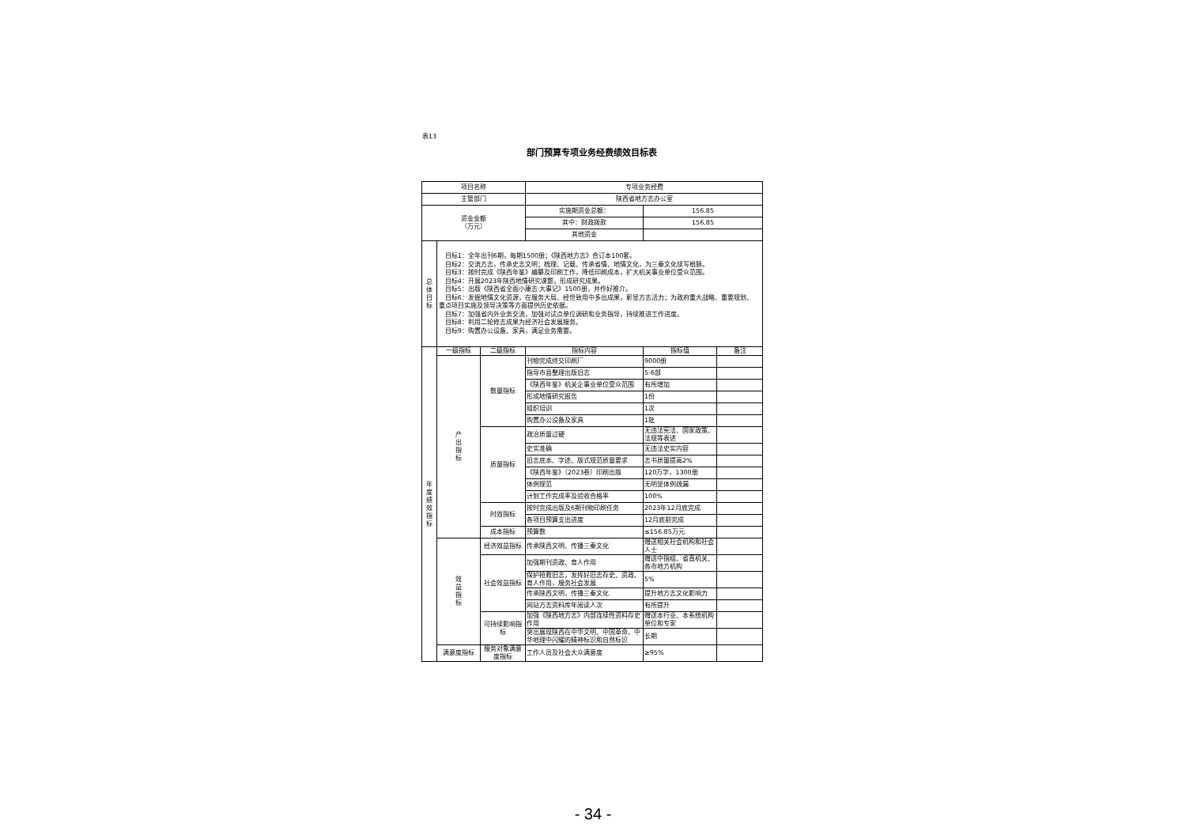表13
部门预算专项业务经费绩效目标表
| 项目名称 | | | 专项业务经费 | | |
| 主管部门 | | | 陕西省地方志办公室 | | |
| 资金金额 （万元） | | | 实施期资金总额： | 156.85 | |
| | | | 其中：财政拨款 | 156.85 | |
| | | | 其他资金 | | |
| 总 体 目 标 | 目标1：全年出刊6期，每期1500册；《陕西地方志》合订本100套。 目标2：交流方志，传承史志文明；梳理、记载、传承省情、地情文化，为三秦文化续写根脉。 目标3：按时完成《陕西年鉴》编纂及印刷工作，降低印刷成本，扩大机关事业单位受众范围。 目标4：开展2023年陕西地情研究课题，形成研究成果。 目标5：出版《陕西省全面小康志·大事记》1500册，并作好推介。 目标6：发掘地情文化资源，在服务大局、经世致用中多出成果，彰显方志活力；为政府重大战略、重要规划、重点项目实施及领导决策等方面提供历史依据。 目标7：加强省内外业务交流，加强对试点单位调研和业务指导，持续推进工作进度。 目标8：利用二轮修志成果为经济社会发展服务。 目标9：购置办公设备、家具，满足业务需要。 | | | | |
| 年 度 绩 效 指 标 | 一级指标 | 二级指标 | 指标内容 | 指标值 | 备注 |
| | 产 出 指 标 | 数量指标 | 刊物完成终交印刷厂 | 9000册 | |
| | | | 指导市县整理出版旧志 | 5-6部 | |
| | | | 《陕西年鉴》机关企事业单位受众范围 | 有所增加 | |
| | | | 形成地情研究报告 | 1份 | |
| | | | 组织培训 | 1次 | |
| | | | 购置办公设备及家具 | 1批 | |
| | | 质量指标 | 政治质量过硬 | 无违法宪法、国家政策、法规等表述 | |
| | | | 史实准确 | 无违法史实内容 | |
| | | | 旧志底本、字迹、版式规范质量要求 | 志书质量提高2% | |
| | | | 《陕西年鉴》（2023卷）印刷出版 | 120万字，1300册 | |
| | | | 体例规范 | 无明显体例疏漏 | |
| | | | 计划工作完成率及验收合格率 | 100% | |
| | | 时效指标 | 按时完成出版及6期刊物印刷任务 | 2023年12月底完成 | |
| | | | 各项目预算支出进度 | 12月底前完成 | |
| | | 成本指标 | 预算数 | ≤156.85万元 | |
| | 效 益 指 标 | 经济效益指标 | 传承陕西文明、传播三秦文化 | 赠送相关社会机构和社会人士 | |
| | | 社会效益指标 | 加强期刊资政、育人作用 | 赠送中指组、省直机关、各市地方机构 | |
| | | | 保护抢救旧志，发挥好旧志存史、资政、育人作用，服务社会发展 | 5% | |
| | | | 传承陕西文明，传播三秦文化 | 提升地方志文化影响力 | |
| | | | 网站方志资料库年阅读人次 | 有所提升 | |
| | | 可持续影响指标 | 加强《陕西地方志》内部连续性资料存史作用 | 赠送本行业、本系统机构单位和专家 | |
| | | | 突出展现陕西在中华文明、中国革命、中华地理中闪耀的精神标识和自然标识 | 长期 | |
| | 满意度指标 | 服务对象满意度指标 | 工作人员及社会大众满意度 | ≥95% | |
- 34 -